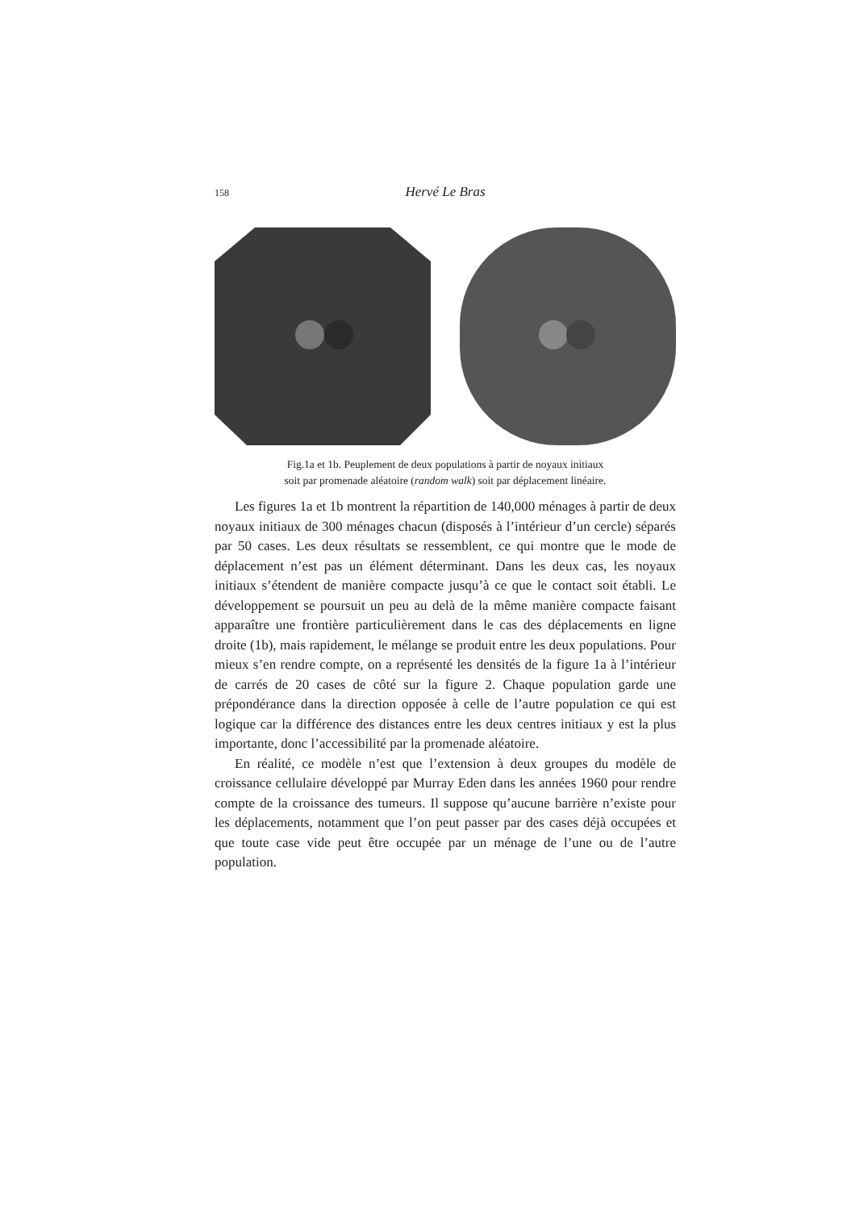158 Hervé Le Bras
Fig.1a et 1b. Peuplement de deux populations à partir de noyaux initiaux
soit par promenade aléatoire (random walk) soit par déplacement linéaire.
Les figures 1a et 1b montrent la répartition de 140,000 ménages à partir de deux noyaux initiaux de 300 ménages chacun (disposés à l’intérieur d’un cercle) séparés par 50 cases. Les deux résultats se ressemblent, ce qui montre que le mode de déplacement n’est pas un élément déterminant. Dans les deux cas, les noyaux initiaux s’étendent de manière compacte jusqu’à ce que le contact soit établi. Le développement se poursuit un peu au delà de la même manière compacte faisant apparaître une frontière particulièrement dans le cas des déplacements en ligne droite (1b), mais rapidement, le mélange se produit entre les deux populations. Pour mieux s’en rendre compte, on a représenté les densités de la figure 1a à l’intérieur de carrés de 20 cases de côté sur la figure 2. Chaque population garde une prépondérance dans la direction opposée à celle de l’autre population ce qui est logique car la différence des distances entre les deux centres initiaux y est la plus importante, donc l’accessibilité par la promenade aléatoire.
En réalité, ce modèle n’est que l’extension à deux groupes du modèle de croissance cellulaire développé par Murray Eden dans les années 1960 pour rendre compte de la croissance des tumeurs. Il suppose qu’aucune barrière n’existe pour les déplacements, notamment que l’on peut passer par des cases déjà occupées et que toute case vide peut être occupée par un ménage de l’une ou de l’autre population.